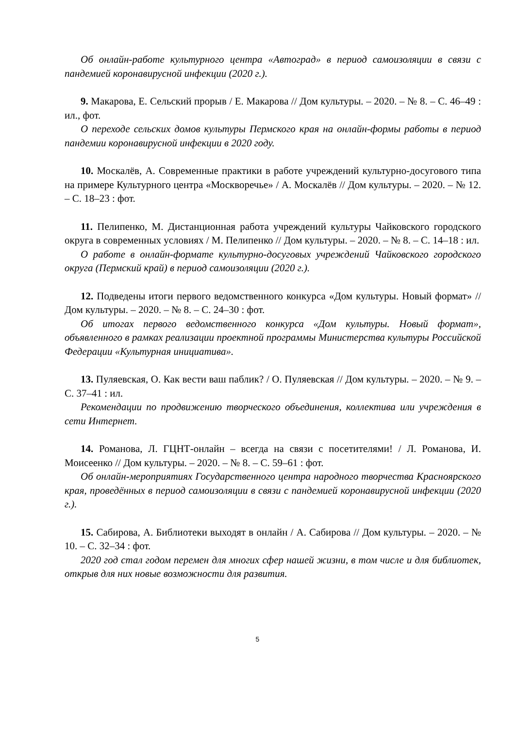Об онлайн-работе культурного центра «Автоград» в период самоизоляции в связи с пандемией коронавирусной инфекции (2020 г.).
9. Макарова, Е. Сельский прорыв / Е. Макарова // Дом культуры. – 2020. – № 8. – С. 46–49 : ил., фот.
О переходе сельских домов культуры Пермского края на онлайн-формы работы в период пандемии коронавирусной инфекции в 2020 году.
10. Москалёв, А. Современные практики в работе учреждений культурно-досугового типа на примере Культурного центра «Москворечье» / А. Москалёв // Дом культуры. – 2020. – № 12. – С. 18–23 : фот.
11. Пелипенко, М. Дистанционная работа учреждений культуры Чайковского городского округа в современных условиях / М. Пелипенко // Дом культуры. – 2020. – № 8. – С. 14–18 : ил.
О работе в онлайн-формате культурно-досуговых учреждений Чайковского городского округа (Пермский край) в период самоизоляции (2020 г.).
12. Подведены итоги первого ведомственного конкурса «Дом культуры. Новый формат» // Дом культуры. – 2020. – № 8. – С. 24–30 : фот.
Об итогах первого ведомственного конкурса «Дом культуры. Новый формат», объявленного в рамках реализации проектной программы Министерства культуры Российской Федерации «Культурная инициатива».
13. Пуляевская, О. Как вести ваш паблик? / О. Пуляевская // Дом культуры. – 2020. – № 9. – С. 37–41 : ил.
Рекомендации по продвижению творческого объединения, коллектива или учреждения в сети Интернет.
14. Романова, Л. ГЦНТ-онлайн – всегда на связи с посетителями! / Л. Романова, И. Моисеенко // Дом культуры. – 2020. – № 8. – С. 59–61 : фот.
Об онлайн-мероприятиях Государственного центра народного творчества Красноярского края, проведённых в период самоизоляции в связи с пандемией коронавирусной инфекции (2020 г.).
15. Сабирова, А. Библиотеки выходят в онлайн / А. Сабирова // Дом культуры. – 2020. – № 10. – С. 32–34 : фот.
2020 год стал годом перемен для многих сфер нашей жизни, в том числе и для библиотек, открыв для них новые возможности для развития.
5